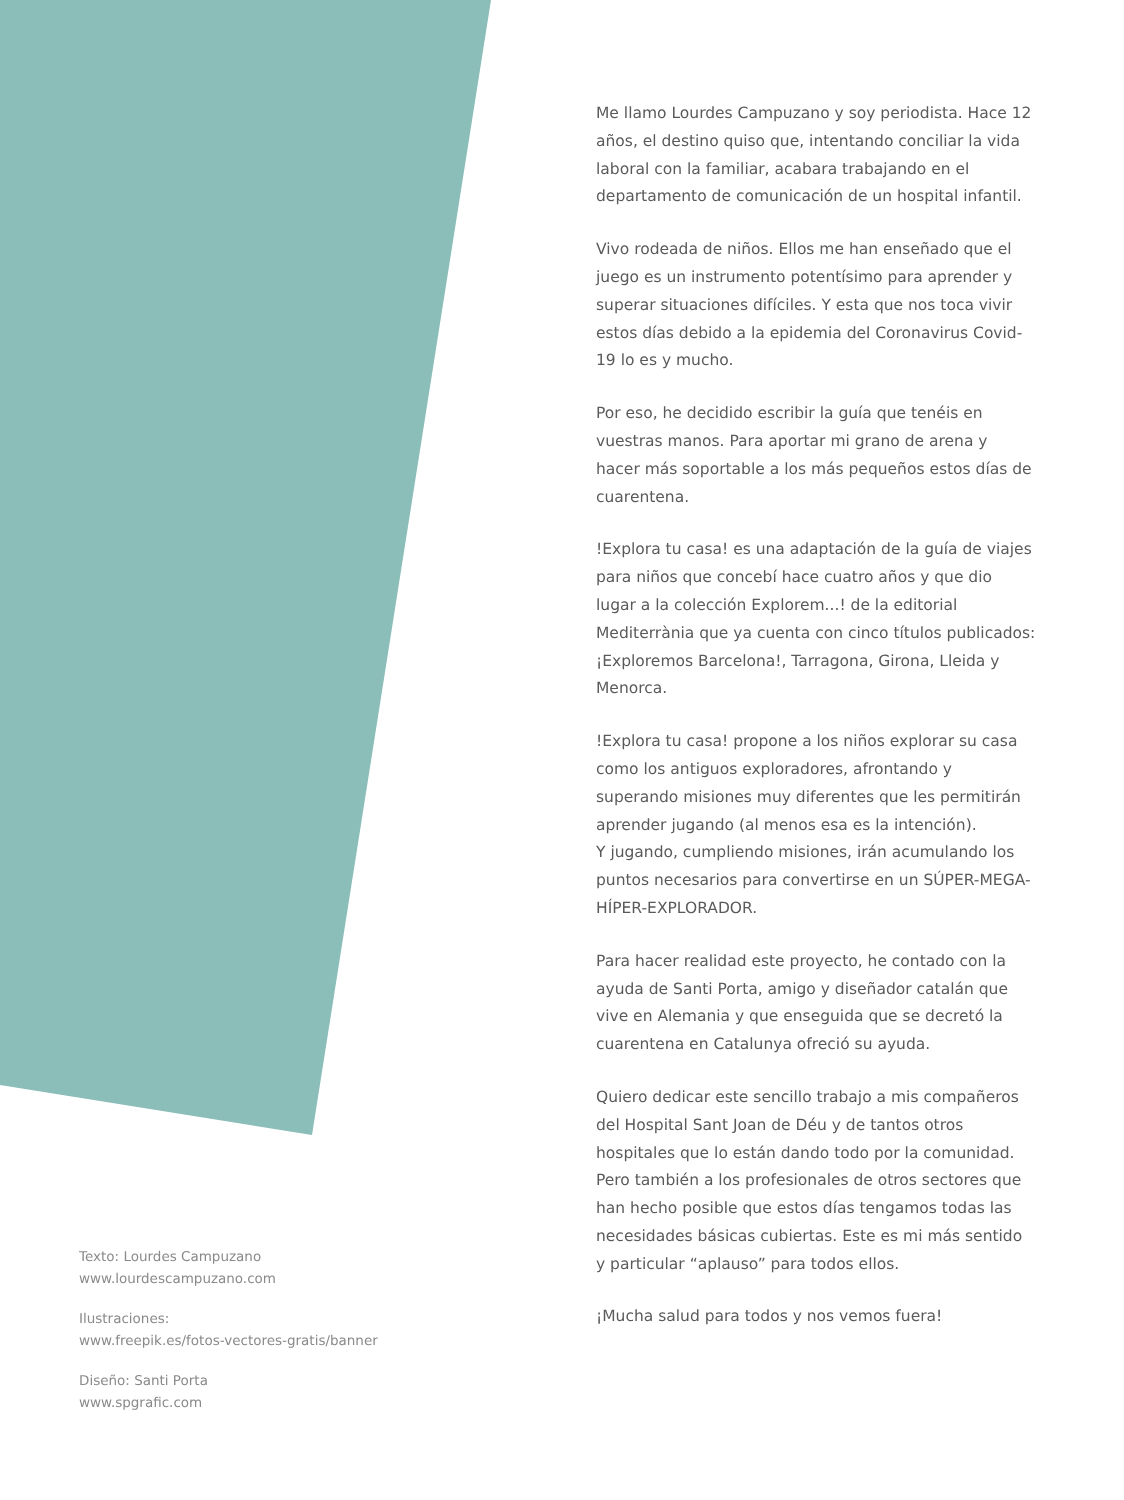Me llamo Lourdes Campuzano y soy periodista. Hace 12 años, el destino quiso que, intentando conciliar la vida laboral con la familiar, acabara trabajando en el departamento de comunicación de un hospital infantil.
Vivo rodeada de niños. Ellos me han enseñado que el juego es un instrumento potentísimo para aprender y superar situaciones difíciles. Y esta que nos toca vivir estos días debido a la epidemia del Coronavirus Covid-19 lo es y mucho.
Por eso, he decidido escribir la guía que tenéis en vuestras manos. Para aportar mi grano de arena y hacer más soportable a los más pequeños estos días de cuarentena.
!Explora tu casa! es una adaptación de la guía de viajes para niños que concebí hace cuatro años y que dio lugar a la colección Explorem...! de la editorial Mediterrània que ya cuenta con cinco títulos publicados: ¡Exploremos Barcelona!, Tarragona, Girona, Lleida y Menorca.
!Explora tu casa! propone a los niños explorar su casa como los antiguos exploradores, afrontando y superando misiones muy diferentes que les permitirán aprender jugando (al menos esa es la intención).
Y jugando, cumpliendo misiones, irán acumulando los puntos necesarios para convertirse en un SÚPER-MEGA-HÍPER-EXPLORADOR.
Para hacer realidad este proyecto, he contado con la ayuda de Santi Porta, amigo y diseñador catalán que vive en Alemania y que enseguida que se decretó la cuarentena en Catalunya ofreció su ayuda.
Quiero dedicar este sencillo trabajo a mis compañeros del Hospital Sant Joan de Déu y de tantos otros hospitales que lo están dando todo por la comunidad. Pero también a los profesionales de otros sectores que han hecho posible que estos días tengamos todas las necesidades básicas cubiertas. Este es mi más sentido y particular “aplauso” para todos ellos.
¡Mucha salud para todos y nos vemos fuera!
Texto: Lourdes Campuzano
www.lourdescampuzano.com
Ilustraciones:
www.freepik.es/fotos-vectores-gratis/banner
Diseño: Santi Porta
www.spgrafic.com